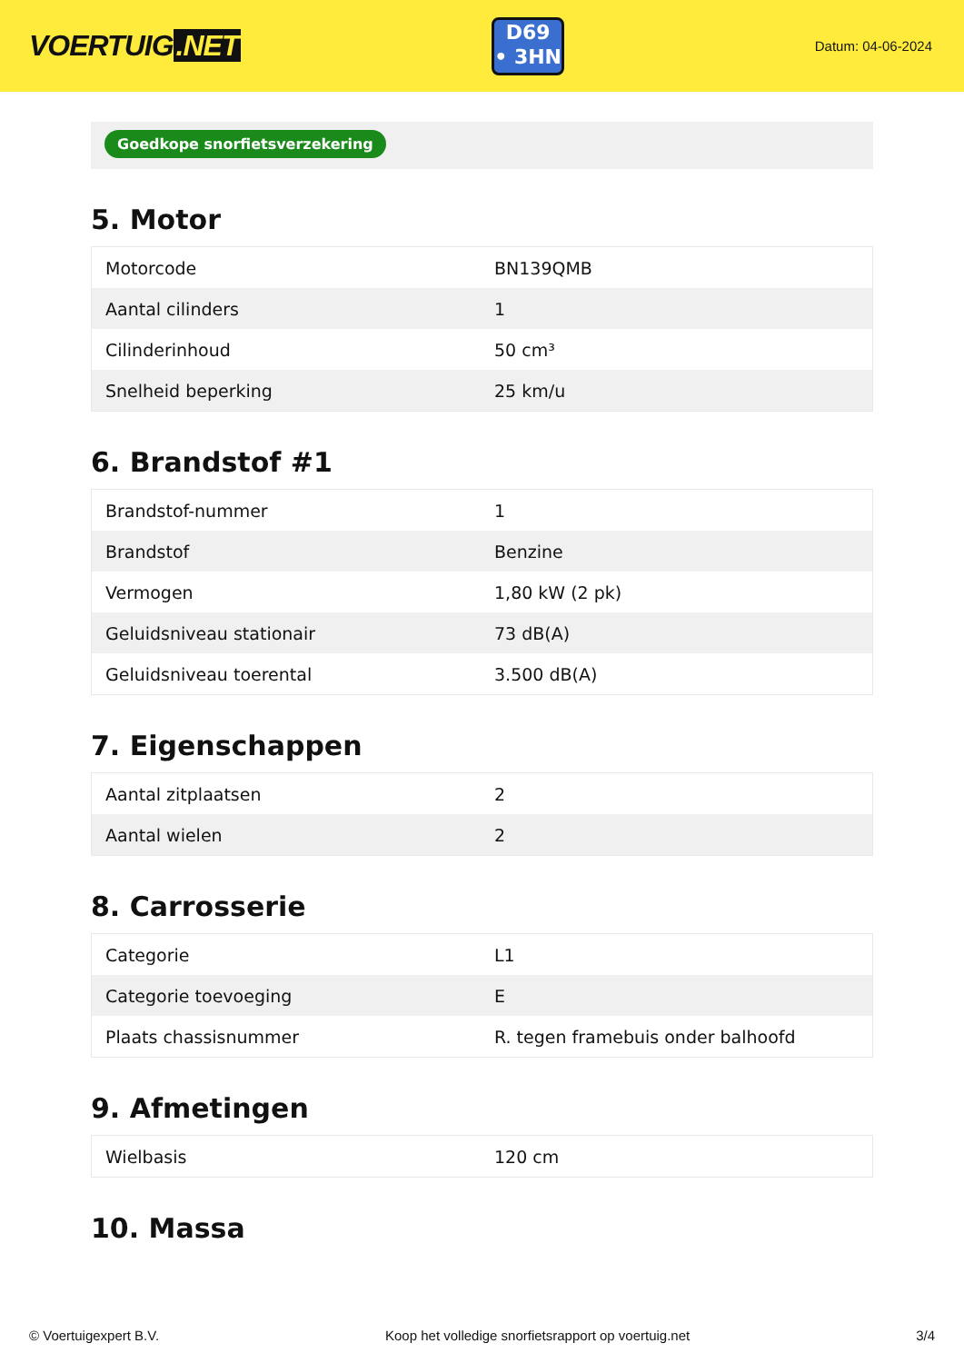VOERTUIG.NET
D69
• 3HN
Datum: 04-06-2024
Goedkope snorfietsverzekering
5. Motor
| Motorcode | BN139QMB |
| Aantal cilinders | 1 |
| Cilinderinhoud | 50 cm³ |
| Snelheid beperking | 25 km/u |
6. Brandstof #1
| Brandstof-nummer | 1 |
| Brandstof | Benzine |
| Vermogen | 1,80 kW (2 pk) |
| Geluidsniveau stationair | 73 dB(A) |
| Geluidsniveau toerental | 3.500 dB(A) |
7. Eigenschappen
| Aantal zitplaatsen | 2 |
| Aantal wielen | 2 |
8. Carrosserie
| Categorie | L1 |
| Categorie toevoeging | E |
| Plaats chassisnummer | R. tegen framebuis onder balhoofd |
9. Afmetingen
| Wielbasis | 120 cm |
10. Massa
© Voertuigexpert B.V. Koop het volledige snorfietsrapport op voertuig.net 3/4